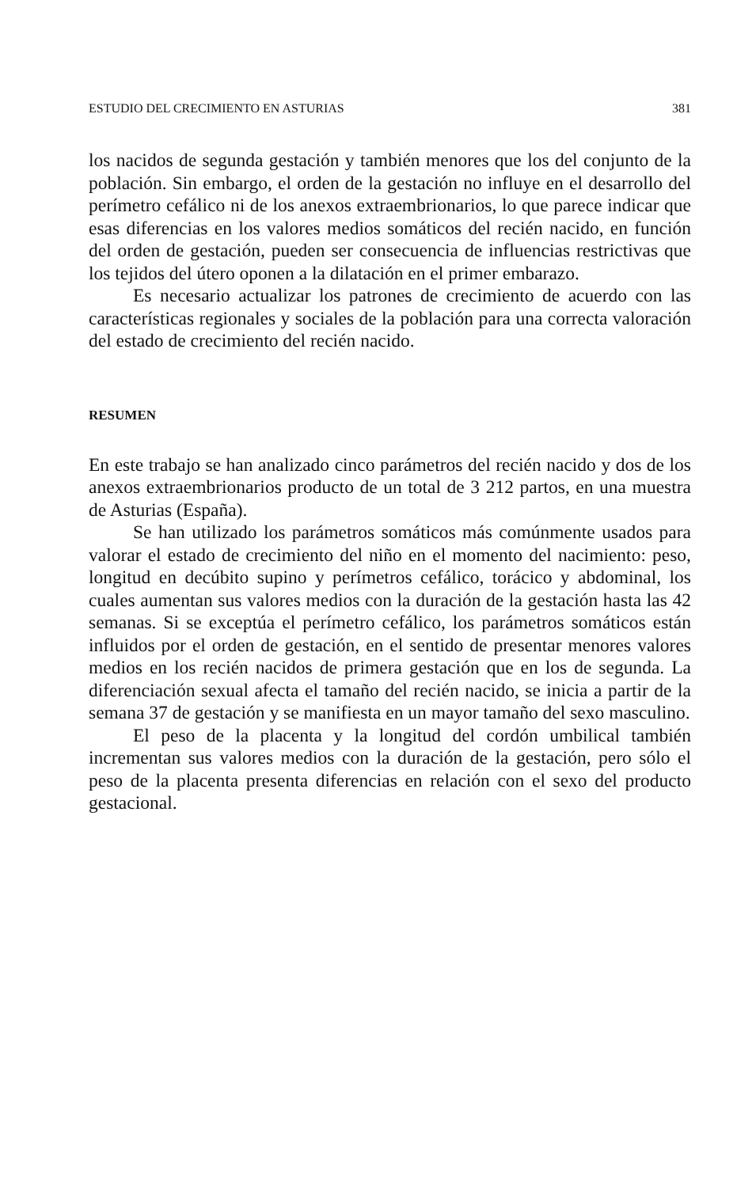ESTUDIO DEL CRECIMIENTO EN ASTURIAS 381
los nacidos de segunda gestación y también menores que los del conjunto de la población. Sin embargo, el orden de la gestación no influye en el desarrollo del perímetro cefálico ni de los anexos extraembrionarios, lo que parece indicar que esas diferencias en los valores medios somáticos del recién nacido, en función del orden de gestación, pueden ser consecuencia de influencias restrictivas que los tejidos del útero oponen a la dilatación en el primer embarazo.
Es necesario actualizar los patrones de crecimiento de acuerdo con las características regionales y sociales de la población para una correcta valoración del estado de crecimiento del recién nacido.
RESUMEN
En este trabajo se han analizado cinco parámetros del recién nacido y dos de los anexos extraembrionarios producto de un total de 3 212 partos, en una muestra de Asturias (España).
Se han utilizado los parámetros somáticos más comúnmente usados para valorar el estado de crecimiento del niño en el momento del nacimiento: peso, longitud en decúbito supino y perímetros cefálico, torácico y abdominal, los cuales aumentan sus valores medios con la duración de la gestación hasta las 42 semanas. Si se exceptúa el perímetro cefálico, los parámetros somáticos están influidos por el orden de gestación, en el sentido de presentar menores valores medios en los recién nacidos de primera gestación que en los de segunda. La diferenciación sexual afecta el tamaño del recién nacido, se inicia a partir de la semana 37 de gestación y se manifiesta en un mayor tamaño del sexo masculino.
El peso de la placenta y la longitud del cordón umbilical también incrementan sus valores medios con la duración de la gestación, pero sólo el peso de la placenta presenta diferencias en relación con el sexo del producto gestacional.